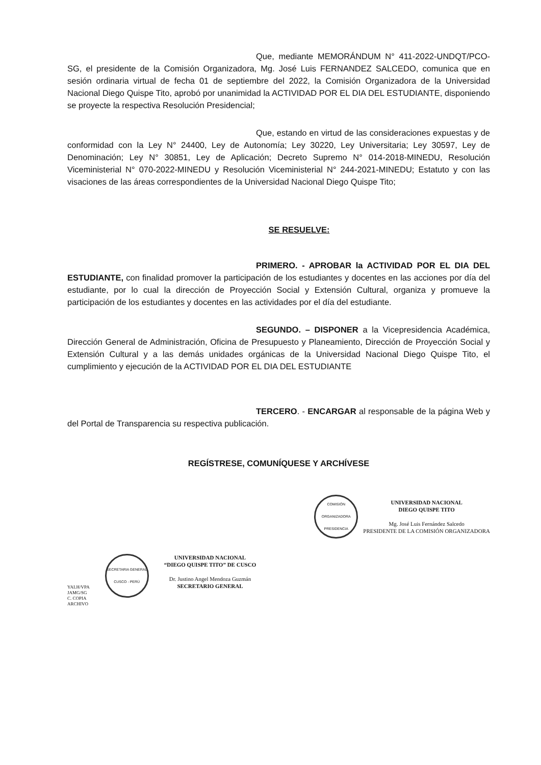Que, mediante MEMORÁNDUM N° 411-2022-UNDQT/PCO- SG, el presidente de la Comisión Organizadora, Mg. José Luis FERNANDEZ SALCEDO, comunica que en sesión ordinaria virtual de fecha 01 de septiembre del 2022, la Comisión Organizadora de la Universidad Nacional Diego Quispe Tito, aprobó por unanimidad la ACTIVIDAD POR EL DIA DEL ESTUDIANTE, disponiendo se proyecte la respectiva Resolución Presidencial;
Que, estando en virtud de las consideraciones expuestas y de conformidad con la Ley N° 24400, Ley de Autonomía; Ley 30220, Ley Universitaria; Ley 30597, Ley de Denominación; Ley N° 30851, Ley de Aplicación; Decreto Supremo N° 014-2018-MINEDU, Resolución Viceministerial N° 070-2022-MINEDU y Resolución Viceministerial N° 244-2021-MINEDU; Estatuto y con las visaciones de las áreas correspondientes de la Universidad Nacional Diego Quispe Tito;
SE RESUELVE:
PRIMERO. - APROBAR la ACTIVIDAD POR EL DIA DEL ESTUDIANTE, con finalidad promover la participación de los estudiantes y docentes en las acciones por día del estudiante, por lo cual la dirección de Proyección Social y Extensión Cultural, organiza y promueve la participación de los estudiantes y docentes en las actividades por el día del estudiante.
SEGUNDO. – DISPONER a la Vicepresidencia Académica, Dirección General de Administración, Oficina de Presupuesto y Planeamiento, Dirección de Proyección Social y Extensión Cultural y a las demás unidades orgánicas de la Universidad Nacional Diego Quispe Tito, el cumplimiento y ejecución de la ACTIVIDAD POR EL DIA DEL ESTUDIANTE
TERCERO. - ENCARGAR al responsable de la página Web y del Portal de Transparencia su respectiva publicación.
REGÍSTRESE, COMUNÍQUESE Y ARCHÍVESE
COMISIÓN ORGANIZADORA PRESIDENCIA
UNIVERSIDAD NACIONAL
DIEGO QUISPE TITO
Mg. José Luis Fernández Salcedo
PRESIDENTE DE LA COMISIÓN ORGANIZADORA
YALH/VPA
JAMG/SG
C. COPIA
ARCHIVO
SECRETARIA GENERAL CUSCO - PERÚ
UNIVERSIDAD NACIONAL
“DIEGO QUISPE TITO” DE CUSCO
Dr. Justino Angel Mendoza Guzmán
SECRETARIO GENERAL